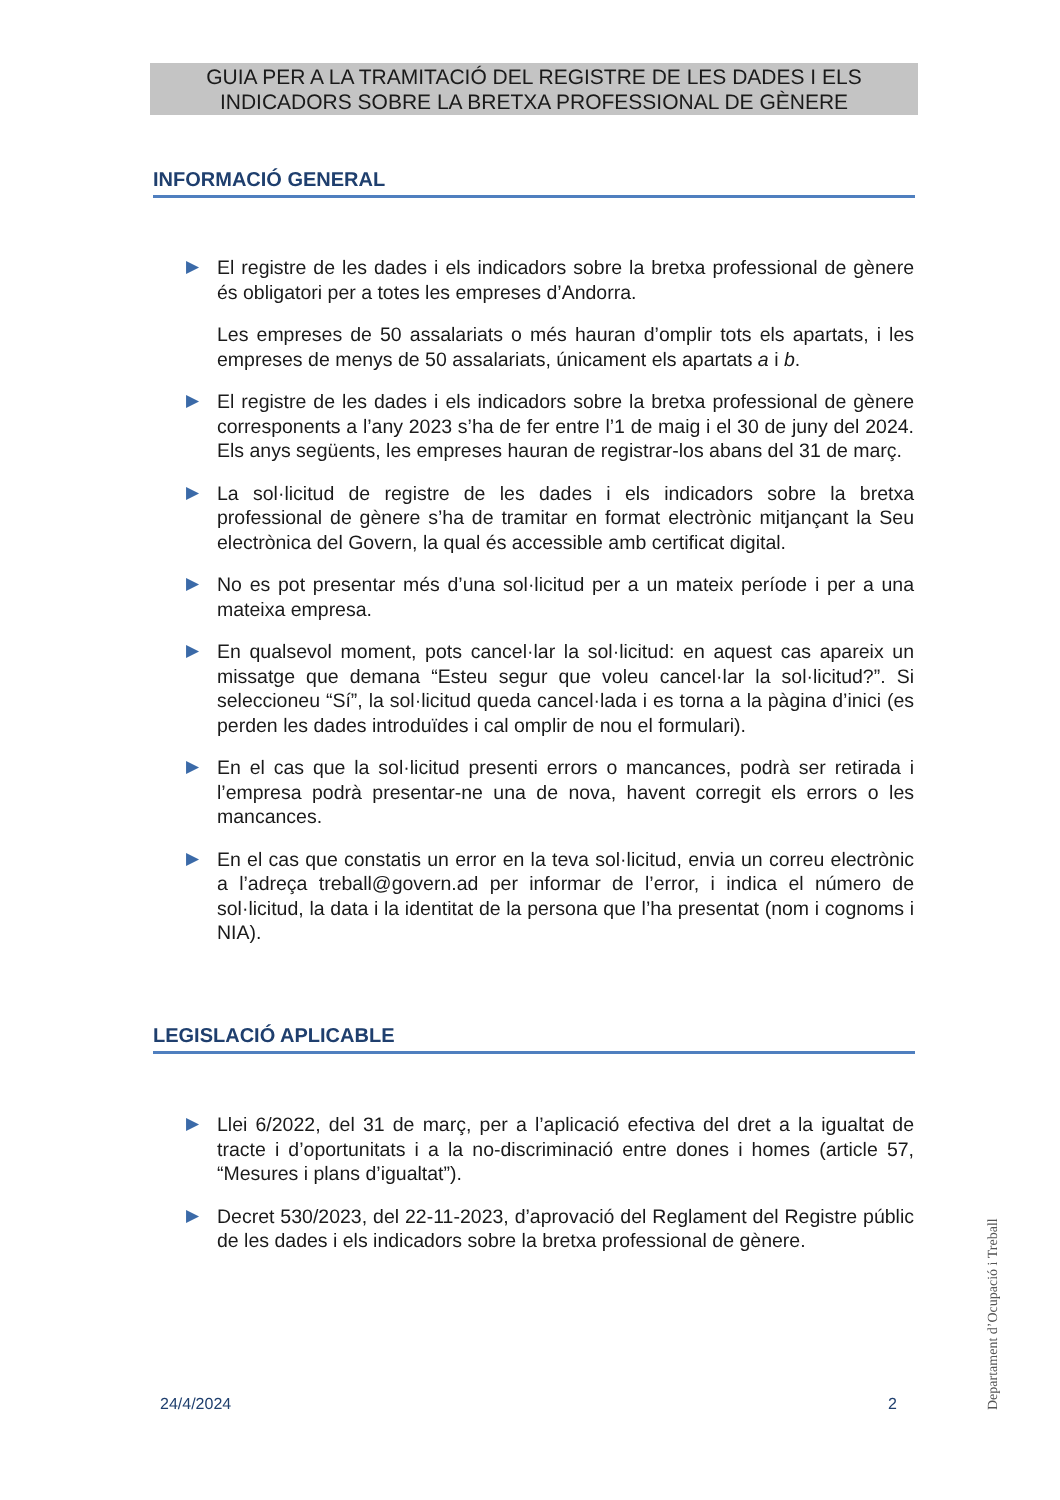GUIA PER A LA TRAMITACIÓ DEL REGISTRE DE LES DADES I ELS
INDICADORS SOBRE LA BRETXA PROFESSIONAL DE GÈNERE
INFORMACIÓ GENERAL
▶ El registre de les dades i els indicadors sobre la bretxa professional de gènere és obligatori per a totes les empreses d’Andorra.
Les empreses de 50 assalariats o més hauran d’omplir tots els apartats, i les empreses de menys de 50 assalariats, únicament els apartats a i b.
▶ El registre de les dades i els indicadors sobre la bretxa professional de gènere corresponents a l’any 2023 s’ha de fer entre l’1 de maig i el 30 de juny del 2024. Els anys següents, les empreses hauran de registrar-los abans del 31 de març.
▶ La sol·licitud de registre de les dades i els indicadors sobre la bretxa professional de gènere s’ha de tramitar en format electrònic mitjançant la Seu electrònica del Govern, la qual és accessible amb certificat digital.
▶ No es pot presentar més d’una sol·licitud per a un mateix període i per a una mateixa empresa.
▶ En qualsevol moment, pots cancel·lar la sol·licitud: en aquest cas apareix un missatge que demana “Esteu segur que voleu cancel·lar la sol·licitud?”. Si seleccioneu “Sí”, la sol·licitud queda cancel·lada i es torna a la pàgina d’inici (es perden les dades introduïdes i cal omplir de nou el formulari).
▶ En el cas que la sol·licitud presenti errors o mancances, podrà ser retirada i l’empresa podrà presentar-ne una de nova, havent corregit els errors o les mancances.
▶ En el cas que constatis un error en la teva sol·licitud, envia un correu electrònic a l’adreça treball@govern.ad per informar de l’error, i indica el número de sol·licitud, la data i la identitat de la persona que l’ha presentat (nom i cognoms i NIA).
LEGISLACIÓ APLICABLE
▶ Llei 6/2022, del 31 de març, per a l’aplicació efectiva del dret a la igualtat de tracte i d’oportunitats i a la no-discriminació entre dones i homes (article 57, “Mesures i plans d’igualtat”).
▶ Decret 530/2023, del 22-11-2023, d’aprovació del Reglament del Registre públic de les dades i els indicadors sobre la bretxa professional de gènere.
Departament d’Ocupació i Treball
24/4/2024 2